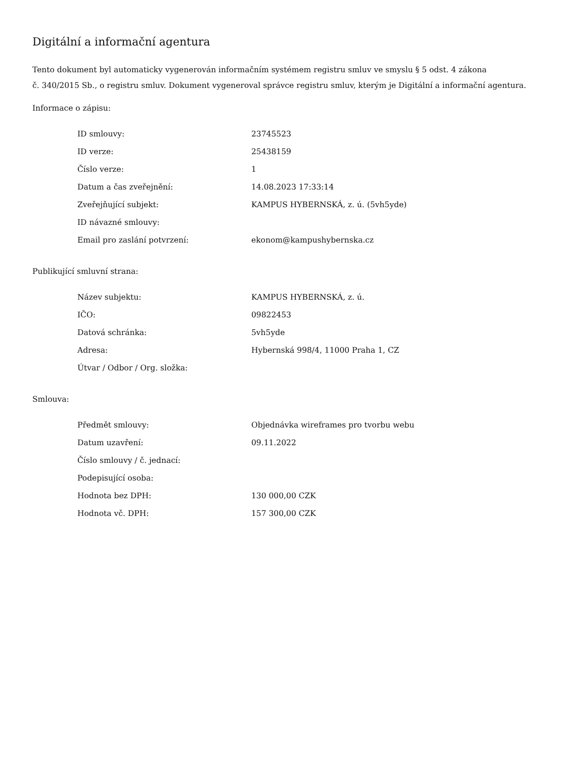Digitální a informační agentura
Tento dokument byl automaticky vygenerován informačním systémem registru smluv ve smyslu § 5 odst. 4 zákona
č. 340/2015 Sb., o registru smluv. Dokument vygeneroval správce registru smluv, kterým je Digitální a informační agentura.
Informace o zápisu:
| ID smlouvy: | 23745523 |
| ID verze: | 25438159 |
| Číslo verze: | 1 |
| Datum a čas zveřejnění: | 14.08.2023 17:33:14 |
| Zveřejňující subjekt: | KAMPUS HYBERNSKÁ, z. ú. (5vh5yde) |
| ID návazné smlouvy: | |
| Email pro zaslání potvrzení: | ekonom@kampushybernska.cz |
Publikující smluvní strana:
| Název subjektu: | KAMPUS HYBERNSKÁ, z. ú. |
| IČO: | 09822453 |
| Datová schránka: | 5vh5yde |
| Adresa: | Hybernská 998/4, 11000 Praha 1, CZ |
| Útvar / Odbor / Org. složka: | |
Smlouva:
| Předmět smlouvy: | Objednávka wireframes pro tvorbu webu |
| Datum uzavření: | 09.11.2022 |
| Číslo smlouvy / č. jednací: | |
| Podepisující osoba: | |
| Hodnota bez DPH: | 130 000,00 CZK |
| Hodnota vč. DPH: | 157 300,00 CZK |